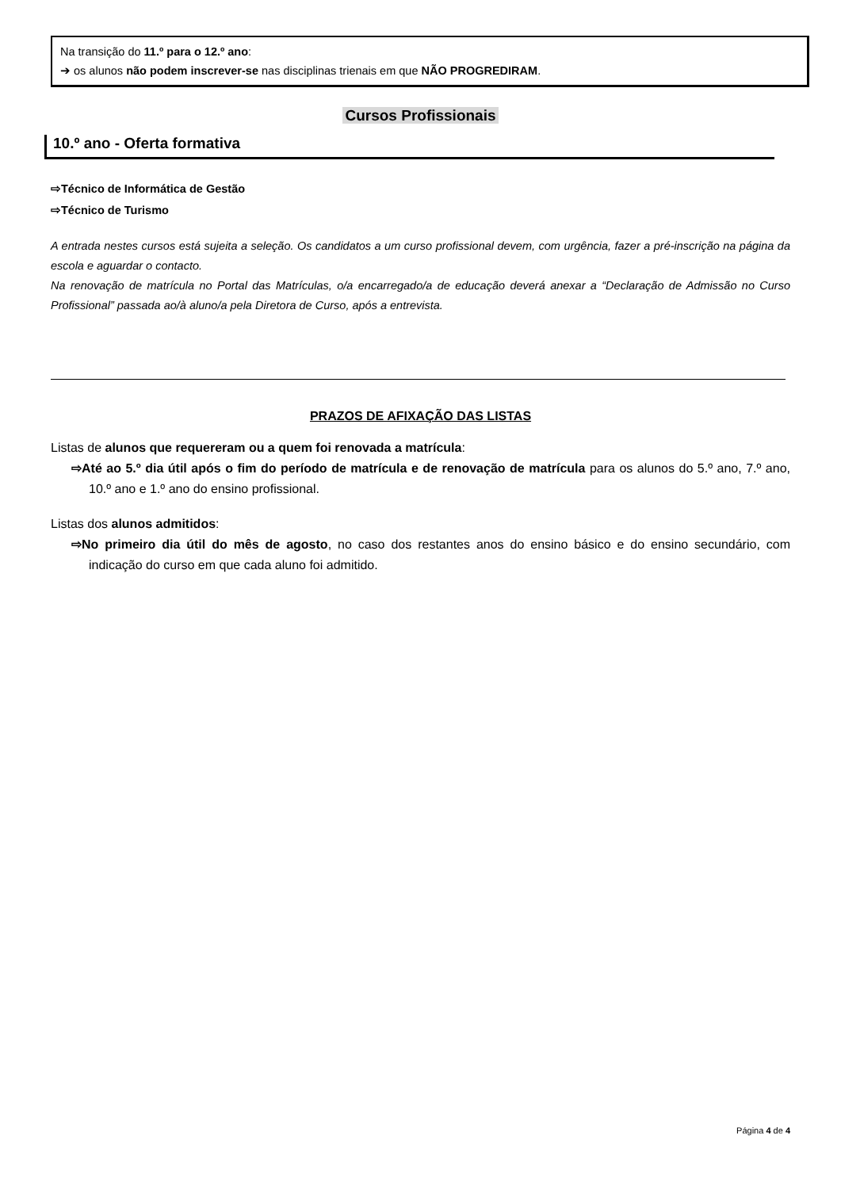Na transição do 11.º para o 12.º ano:
➔ os alunos não podem inscrever-se nas disciplinas trienais em que NÃO PROGREDIRAM.
Cursos Profissionais
10.º ano - Oferta formativa
⇨Técnico de Informática de Gestão
⇨Técnico de Turismo
A entrada nestes cursos está sujeita a seleção. Os candidatos a um curso profissional devem, com urgência, fazer a pré-inscrição na página da escola e aguardar o contacto.
Na renovação de matrícula no Portal das Matrículas, o/a encarregado/a de educação deverá anexar a “Declaração de Admissão no Curso Profissional” passada ao/à aluno/a pela Diretora de Curso, após a entrevista.
PRAZOS DE AFIXAÇÃO DAS LISTAS
Listas de alunos que requereram ou a quem foi renovada a matrícula:
⇨Até ao 5.º dia útil após o fim do período de matrícula e de renovação de matrícula para os alunos do 5.º ano, 7.º ano, 10.º ano e 1.º ano do ensino profissional.
Listas dos alunos admitidos:
⇨No primeiro dia útil do mês de agosto, no caso dos restantes anos do ensino básico e do ensino secundário, com indicação do curso em que cada aluno foi admitido.
Página 4 de 4